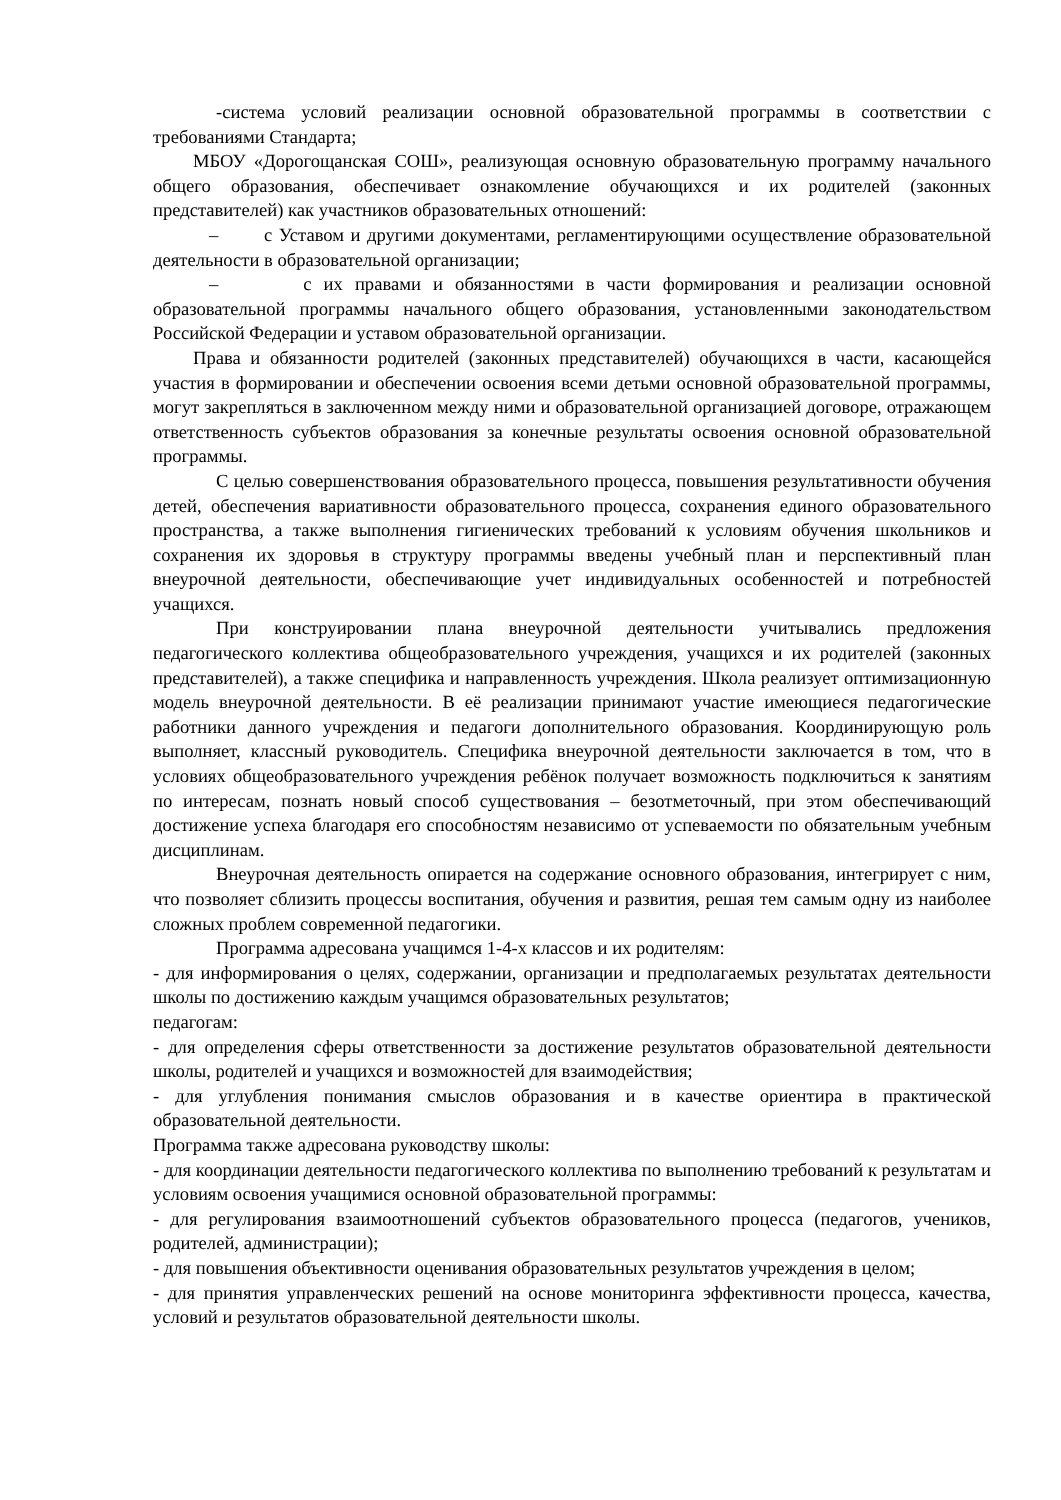-система условий реализации основной образовательной программы в соответствии с требованиями Стандарта;
МБОУ «Дорогощанская СОШ», реализующая основную образовательную программу начального общего образования, обеспечивает ознакомление обучающихся и их родителей (законных представителей) как участников образовательных отношений:
– с Уставом и другими документами, регламентирующими осуществление образовательной деятельности в образовательной организации;
– с их правами и обязанностями в части формирования и реализации основной образовательной программы начального общего образования, установленными законодательством Российской Федерации и уставом образовательной организации.
Права и обязанности родителей (законных представителей) обучающихся в части, касающейся участия в формировании и обеспечении освоения всеми детьми основной образовательной программы, могут закрепляться в заключенном между ними и образовательной организацией договоре, отражающем ответственность субъектов образования за конечные результаты освоения основной образовательной программы.
С целью совершенствования образовательного процесса, повышения результативности обучения детей, обеспечения вариативности образовательного процесса, сохранения единого образовательного пространства, а также выполнения гигиенических требований к условиям обучения школьников и сохранения их здоровья в структуру программы введены учебный план и перспективный план внеурочной деятельности, обеспечивающие учет индивидуальных особенностей и потребностей учащихся.
При конструировании плана внеурочной деятельности учитывались предложения педагогического коллектива общеобразовательного учреждения, учащихся и их родителей (законных представителей), а также специфика и направленность учреждения. Школа реализует оптимизационную модель внеурочной деятельности. В её реализации принимают участие имеющиеся педагогические работники данного учреждения и педагоги дополнительного образования. Координирующую роль выполняет, классный руководитель. Специфика внеурочной деятельности заключается в том, что в условиях общеобразовательного учреждения ребёнок получает возможность подключиться к занятиям по интересам, познать новый способ существования – безотметочный, при этом обеспечивающий достижение успеха благодаря его способностям независимо от успеваемости по обязательным учебным дисциплинам.
Внеурочная деятельность опирается на содержание основного образования, интегрирует с ним, что позволяет сблизить процессы воспитания, обучения и развития, решая тем самым одну из наиболее сложных проблем современной педагогики.
Программа адресована учащимся 1-4-х классов и их родителям:
- для информирования о целях, содержании, организации и предполагаемых результатах деятельности школы по достижению каждым учащимся образовательных результатов;
педагогам:
- для определения сферы ответственности за достижение результатов образовательной деятельности школы, родителей и учащихся и возможностей для взаимодействия;
- для углубления понимания смыслов образования и в качестве ориентира в практической образовательной деятельности.
Программа также адресована руководству школы:
- для координации деятельности педагогического коллектива по выполнению требований к результатам и условиям освоения учащимися основной образовательной программы:
- для регулирования взаимоотношений субъектов образовательного процесса (педагогов, учеников, родителей, администрации);
- для повышения объективности оценивания образовательных результатов учреждения в целом;
- для принятия управленческих решений на основе мониторинга эффективности процесса, качества, условий и результатов образовательной деятельности школы.